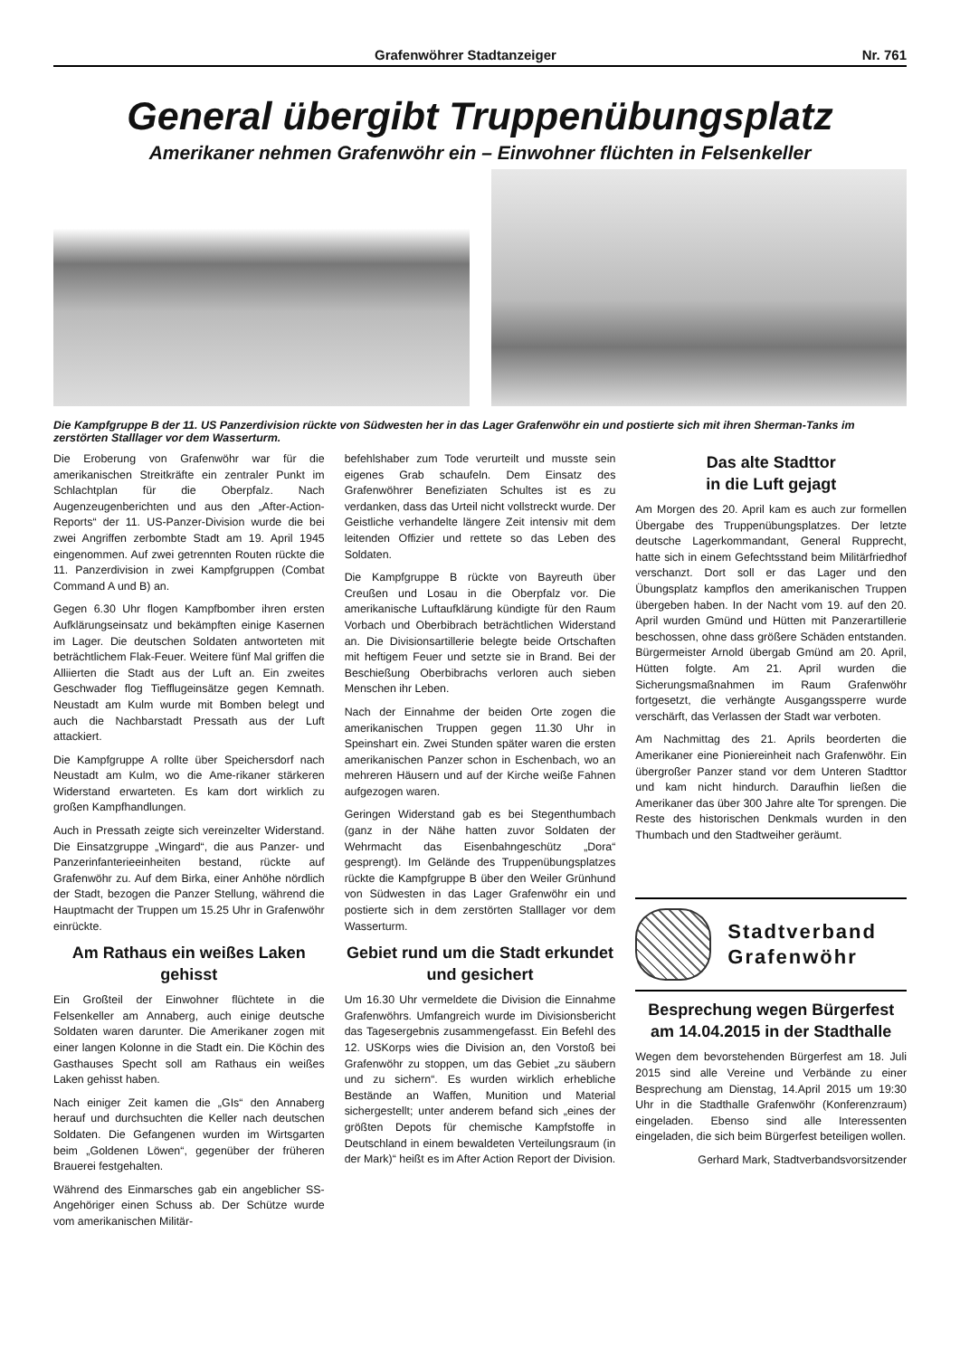Grafenwöhrer Stadtanzeiger Nr. 761
General übergibt Truppenübungsplatz
Amerikaner nehmen Grafenwöhr ein – Einwohner flüchten in Felsenkeller
Die Kampfgruppe B der 11. US Panzerdivision rückte von Südwesten her in das Lager Grafenwöhr ein und postierte sich mit ihren Sherman-Tanks im zerstörten Stalllager vor dem Wasserturm.
Die Eroberung von Grafenwöhr war für die amerikanischen Streitkräfte ein zentraler Punkt im Schlachtplan für die Oberpfalz. Nach Augenzeugenberichten und aus den „After-Action-Reports“ der 11. US-Panzer-Division wurde die bei zwei Angriffen zerbombte Stadt am 19. April 1945 eingenommen. Auf zwei getrennten Routen rückte die 11. Panzerdivision in zwei Kampfgruppen (Combat Command A und B) an.
Gegen 6.30 Uhr flogen Kampfbomber ihren ersten Aufklärungseinsatz und bekämpften einige Kasernen im Lager. Die deutschen Soldaten antworteten mit beträchtlichem Flak-Feuer. Weitere fünf Mal griffen die Alliierten die Stadt aus der Luft an. Ein zweites Geschwader flog Tiefflugeinsätze gegen Kemnath. Neustadt am Kulm wurde mit Bomben belegt und auch die Nachbarstadt Pressath aus der Luft attackiert.
Die Kampfgruppe A rollte über Speichersdorf nach Neustadt am Kulm, wo die Ame-rikaner stärkeren Widerstand erwarteten. Es kam dort wirklich zu großen Kampfhandlungen.
Auch in Pressath zeigte sich vereinzelter Widerstand. Die Einsatzgruppe „Wingard“, die aus Panzer- und Panzerinfanterieeinheiten bestand, rückte auf Grafenwöhr zu. Auf dem Birka, einer Anhöhe nördlich der Stadt, bezogen die Panzer Stellung, während die Hauptmacht der Truppen um 15.25 Uhr in Grafenwöhr einrückte.
Am Rathaus ein weißes Laken gehisst
Ein Großteil der Einwohner flüchtete in die Felsenkeller am Annaberg, auch einige deutsche Soldaten waren darunter. Die Amerikaner zogen mit einer langen Kolonne in die Stadt ein. Die Köchin des Gasthauses Specht soll am Rathaus ein weißes Laken gehisst haben.
Nach einiger Zeit kamen die „GIs“ den Annaberg herauf und durchsuchten die Keller nach deutschen Soldaten. Die Gefangenen wurden im Wirtsgarten beim „Goldenen Löwen“, gegenüber der früheren Brauerei festgehalten.
Während des Einmarsches gab ein angeblicher SS-Angehöriger einen Schuss ab. Der Schütze wurde vom amerikanischen Militär-
befehlshaber zum Tode verurteilt und musste sein eigenes Grab schaufeln. Dem Einsatz des Grafenwöhrer Benefiziaten Schultes ist es zu verdanken, dass das Urteil nicht vollstreckt wurde. Der Geistliche verhandelte längere Zeit intensiv mit dem leitenden Offizier und rettete so das Leben des Soldaten.
Die Kampfgruppe B rückte von Bayreuth über Creußen und Losau in die Oberpfalz vor. Die amerikanische Luftaufklärung kündigte für den Raum Vorbach und Oberbibrach beträchtlichen Widerstand an. Die Divisionsartillerie belegte beide Ortschaften mit heftigem Feuer und setzte sie in Brand. Bei der Beschießung Oberbibrachs verloren auch sieben Menschen ihr Leben.
Nach der Einnahme der beiden Orte zogen die amerikanischen Truppen gegen 11.30 Uhr in Speinshart ein. Zwei Stunden später waren die ersten amerikanischen Panzer schon in Eschenbach, wo an mehreren Häusern und auf der Kirche weiße Fahnen aufgezogen waren.
Geringen Widerstand gab es bei Stegenthumbach (ganz in der Nähe hatten zuvor Soldaten der Wehrmacht das Eisenbahngeschütz „Dora“ gesprengt). Im Gelände des Truppenübungsplatzes rückte die Kampfgruppe B über den Weiler Grünhund von Südwesten in das Lager Grafenwöhr ein und postierte sich in dem zerstörten Stalllager vor dem Wasserturm.
Gebiet rund um die Stadt erkundet und gesichert
Um 16.30 Uhr vermeldete die Division die Einnahme Grafenwöhrs. Umfangreich wurde im Divisionsbericht das Tagesergebnis zusammengefasst. Ein Befehl des 12. USKorps wies die Division an, den Vorstoß bei Grafenwöhr zu stoppen, um das Gebiet „zu säubern und zu sichern“. Es wurden wirklich erhebliche Bestände an Waffen, Munition und Material sichergestellt; unter anderem befand sich „eines der größten Depots für chemische Kampfstoffe in Deutschland in einem bewaldeten Verteilungsraum (in der Mark)“ heißt es im After Action Report der Division.
Das alte Stadttor
in die Luft gejagt
Am Morgen des 20. April kam es auch zur formellen Übergabe des Truppenübungsplatzes. Der letzte deutsche Lagerkommandant, General Rupprecht, hatte sich in einem Gefechtsstand beim Militärfriedhof verschanzt. Dort soll er das Lager und den Übungsplatz kampflos den amerikanischen Truppen übergeben haben. In der Nacht vom 19. auf den 20. April wurden Gmünd und Hütten mit Panzerartillerie beschossen, ohne dass größere Schäden entstanden. Bürgermeister Arnold übergab Gmünd am 20. April, Hütten folgte. Am 21. April wurden die Sicherungsmaßnahmen im Raum Grafenwöhr fortgesetzt, die verhängte Ausgangssperre wurde verschärft, das Verlassen der Stadt war verboten.
Am Nachmittag des 21. Aprils beorderten die Amerikaner eine Pioniereinheit nach Grafenwöhr. Ein übergroßer Panzer stand vor dem Unteren Stadttor und kam nicht hindurch. Daraufhin ließen die Amerikaner das über 300 Jahre alte Tor sprengen. Die Reste des historischen Denkmals wurden in den Thumbach und den Stadtweiher geräumt.
Stadtverband
Grafenwöhr
Besprechung wegen Bürgerfest am 14.04.2015 in der Stadthalle
Wegen dem bevorstehenden Bürgerfest am 18. Juli 2015 sind alle Vereine und Verbände zu einer Besprechung am Dienstag, 14.April 2015 um 19:30 Uhr in die Stadthalle Grafenwöhr (Konferenzraum) eingeladen. Ebenso sind alle Interessenten eingeladen, die sich beim Bürgerfest beteiligen wollen.
Gerhard Mark, Stadtverbandsvorsitzender